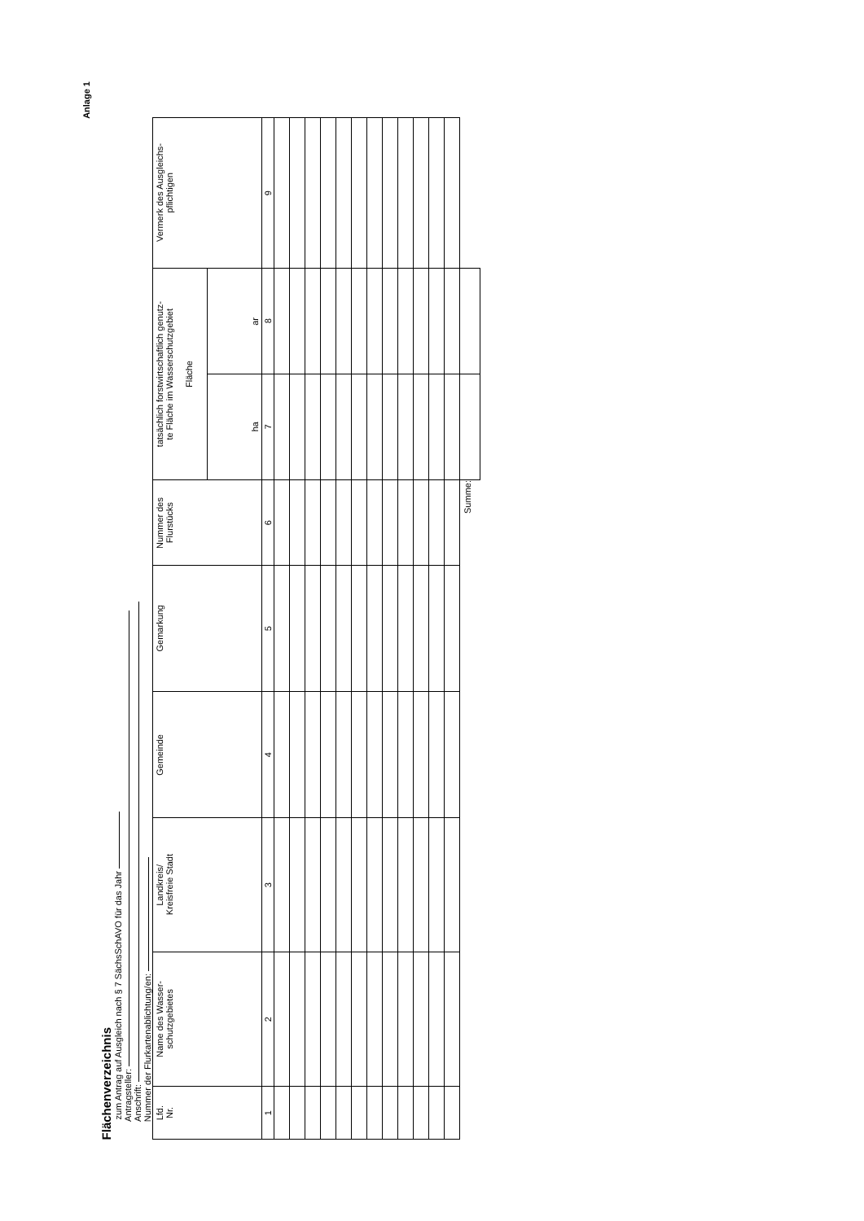Anlage 1
Flächenverzeichnis
zum Antrag auf Ausgleich nach § 7 SächsSchAVO für das Jahr
Antragsteller:
Anschrift:
Nummer der Flurkartenablichtung/en:
| Lfd. Nr. | Name des Wasser- schutzgebietes | Landkreis/ Kreisfreie Stadt | Gemeinde | Gemarkung | Nummer des Flurstücks | tatsächlich forstwirtschaftlich genutz- te Fläche im Wasserschutzgebiet Fläche | | Vermerk des Ausgleichs- pflichtigen |
| --- | --- | --- | --- | --- | --- | --- | --- | --- |
| | | | | | | ha | ar | |
| 1 | 2 | 3 | 4 | 5 | 6 | 7 | 8 | 9 |
| Summe: | | | | | | | | |